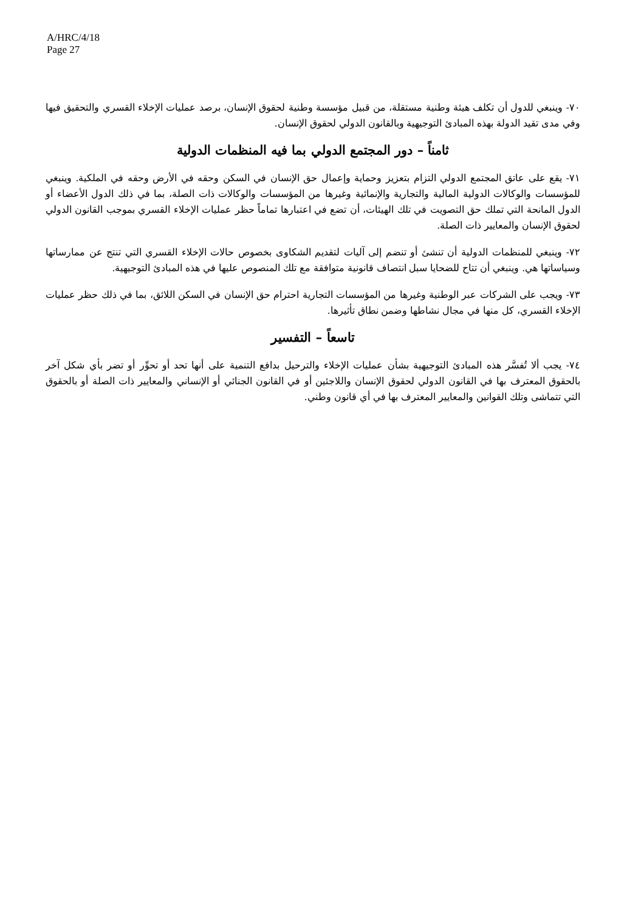A/HRC/4/18
Page 27
٧٠- وينبغي للدول أن تكلف هيئة وطنية مستقلة، من قبيل مؤسسة وطنية لحقوق الإنسان، برصد عمليات الإخلاء القسري والتحقيق فيها وفي مدى تقيد الدولة بهذه المبادئ التوجيهية وبالقانون الدولي لحقوق الإنسان.
ثامناً – دور المجتمع الدولي بما فيه المنظمات الدولية
٧١- يقع على عاتق المجتمع الدولي التزام بتعزيز وحماية وإعمال حق الإنسان في السكن وحقه في الأرض وحقه في الملكية. وينبغي للمؤسسات والوكالات الدولية المالية والتجارية والإنمائية وغيرها من المؤسسات والوكالات ذات الصلة، بما في ذلك الدول الأعضاء أو الدول المانحة التي تملك حق التصويت في تلك الهيئات، أن تضع في اعتبارها تماماً حظر عمليات الإخلاء القسري بموجب القانون الدولي لحقوق الإنسان والمعايير ذات الصلة.
٧٢- وينبغي للمنظمات الدولية أن تنشئ أو تنضم إلى آليات لتقديم الشكاوى بخصوص حالات الإخلاء القسري التي تنتج عن ممارساتها وسياساتها هي. وينبغي أن تتاح للضحايا سبل انتصاف قانونية متوافقة مع تلك المنصوص عليها في هذه المبادئ التوجيهية.
٧٣- ويجب على الشركات عبر الوطنية وغيرها من المؤسسات التجارية احترام حق الإنسان في السكن اللائق، بما في ذلك حظر عمليات الإخلاء القسري، كل منها في مجال نشاطها وضمن نطاق تأثيرها.
تاسعاً – التفسير
٧٤- يجب ألا تُفسَّر هذه المبادئ التوجيهية بشأن عمليات الإخلاء والترحيل بدافع التنمية على أنها تحد أو تحوِّر أو تضر بأي شكل آخر بالحقوق المعترف بها في القانون الدولي لحقوق الإنسان واللاجئين أو في القانون الجنائي أو الإنساني والمعايير ذات الصلة أو بالحقوق التي تتماشى وتلك القوانين والمعايير المعترف بها في أي قانون وطني.